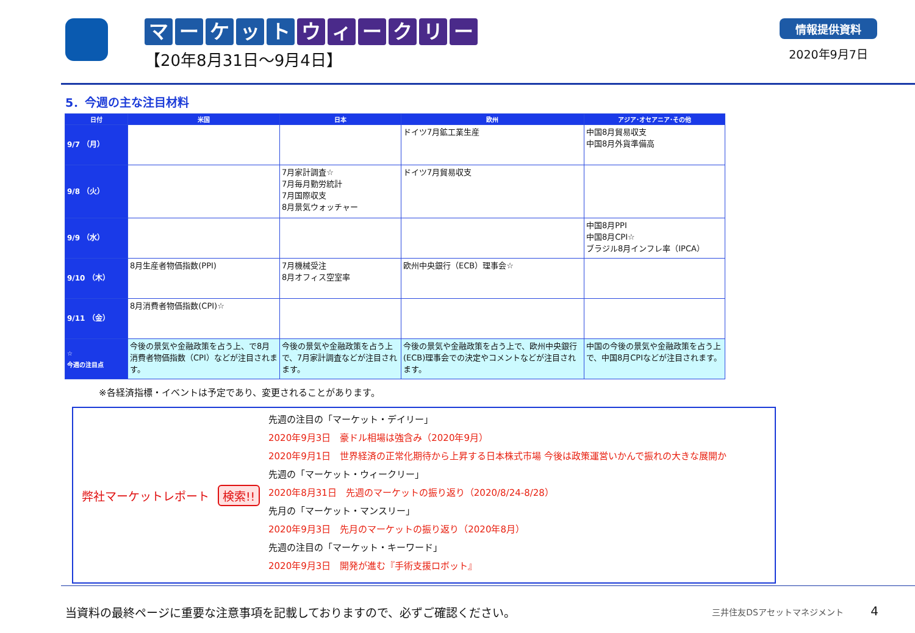マーケットウィークリー
【20年8月31日～9月4日】
情報提供資料
2020年9月7日
5．今週の主な注目材料
| 日付 | 米国 | 日本 | 欧州 | アジア･オセアニア･その他 |
| --- | --- | --- | --- | --- |
| 9/7 （月） | | | ドイツ7月鉱工業生産 | 中国8月貿易収支 中国8月外貨準備高 |
| 9/8 （火） | | 7月家計調査☆ 7月毎月勤労統計 7月国際収支 8月景気ウォッチャー | ドイツ7月貿易収支 | |
| 9/9 （水） | | | | 中国8月PPI 中国8月CPI☆ ブラジル8月インフレ率（IPCA） |
| 9/10 （木） | 8月生産者物価指数(PPI) | 7月機械受注 8月オフィス空室率 | 欧州中央銀行（ECB）理事会☆ | |
| 9/11 （金） | 8月消費者物価指数(CPI)☆ | | | |
| ☆ 今週の注目点 | 今後の景気や金融政策を占う上、で8月消費者物価指数（CPI）などが注目されます。 | 今後の景気や金融政策を占う上で、7月家計調査などが注目されます。 | 今後の景気や金融政策を占う上で、欧州中央銀行(ECB)理事会での決定やコメントなどが注目されます。 | 中国の今後の景気や金融政策を占う上で、中国8月CPIなどが注目されます。 |
※各経済指標・イベントは予定であり、変更されることがあります。
弊社マーケットレポート 検索!!
先週の注目の「マーケット・デイリー」
2020年9月3日　豪ドル相場は強含み（2020年9月）
2020年9月1日　世界経済の正常化期待から上昇する日本株式市場 今後は政策運営いかんで振れの大きな展開か
先週の「マーケット・ウィークリー」
2020年8月31日　先週のマーケットの振り返り（2020/8/24-8/28）
先月の「マーケット・マンスリー」
2020年9月3日　先月のマーケットの振り返り（2020年8月）
先週の注目の「マーケット・キーワード」
2020年9月3日　開発が進む『手術支援ロボット』
当資料の最終ページに重要な注意事項を記載しておりますので、必ずご確認ください。 三井住友DSアセットマネジメント 4